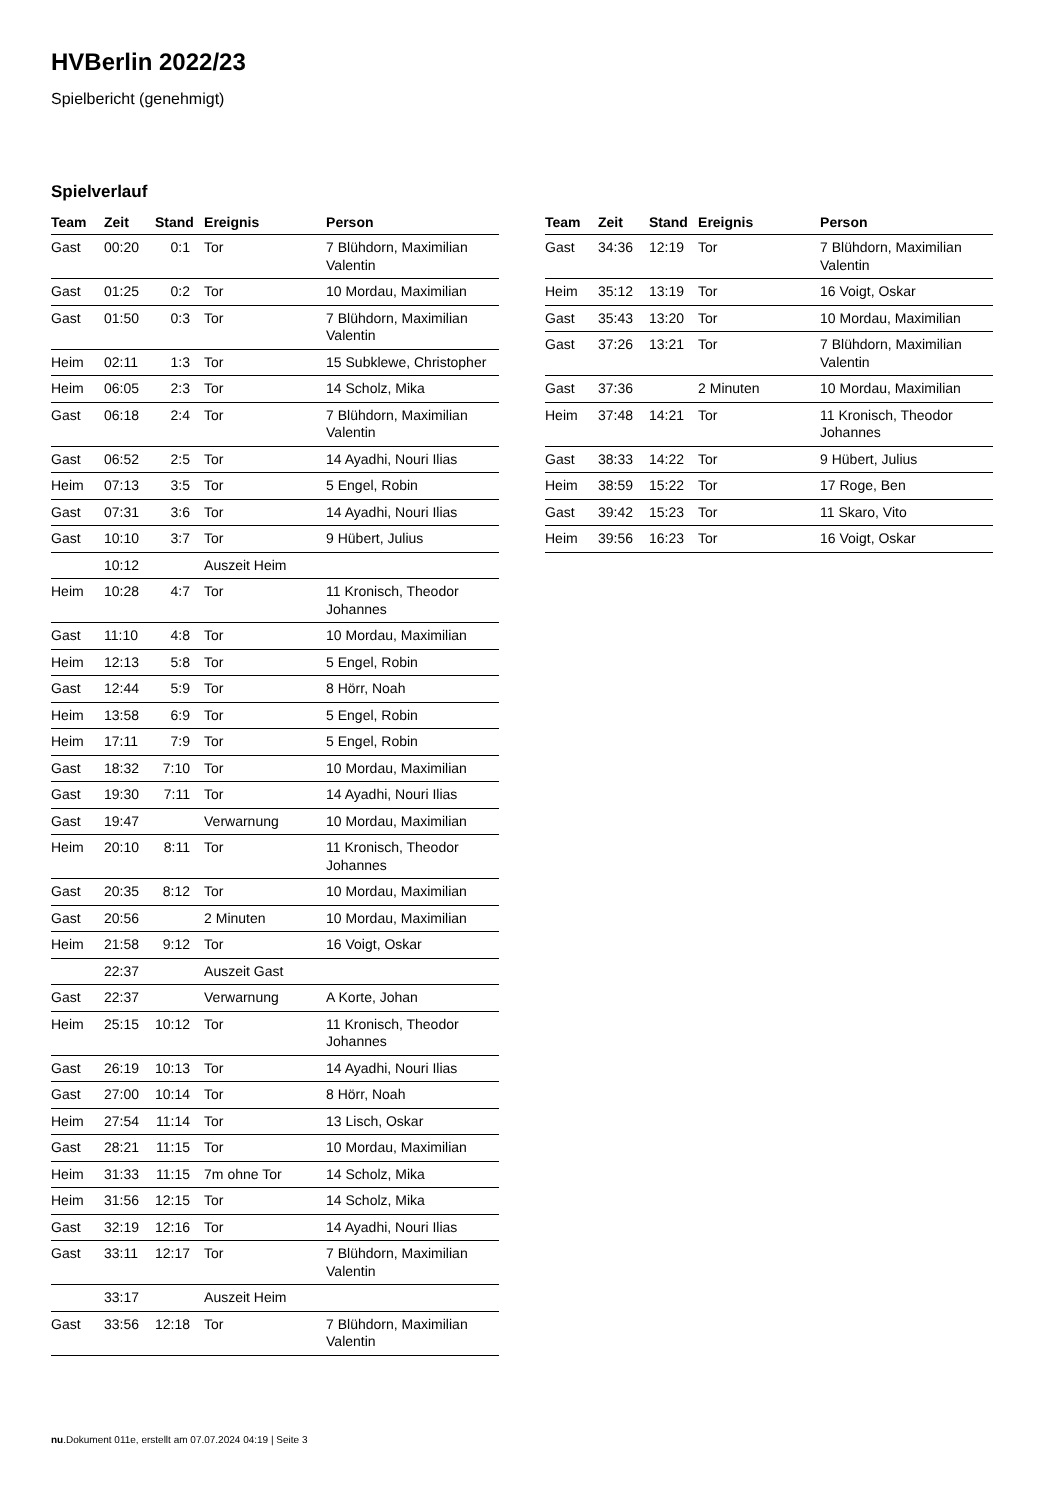HVBerlin 2022/23
Spielbericht (genehmigt)
Spielverlauf
| Team | Zeit | Stand | Ereignis | Person |
| --- | --- | --- | --- | --- |
| Gast | 00:20 | 0:1 | Tor | 7 Blühdorn, Maximilian Valentin |
| Gast | 01:25 | 0:2 | Tor | 10 Mordau, Maximilian |
| Gast | 01:50 | 0:3 | Tor | 7 Blühdorn, Maximilian Valentin |
| Heim | 02:11 | 1:3 | Tor | 15 Subklewe, Christopher |
| Heim | 06:05 | 2:3 | Tor | 14 Scholz, Mika |
| Gast | 06:18 | 2:4 | Tor | 7 Blühdorn, Maximilian Valentin |
| Gast | 06:52 | 2:5 | Tor | 14 Ayadhi, Nouri Ilias |
| Heim | 07:13 | 3:5 | Tor | 5 Engel, Robin |
| Gast | 07:31 | 3:6 | Tor | 14 Ayadhi, Nouri Ilias |
| Gast | 10:10 | 3:7 | Tor | 9 Hübert, Julius |
| | 10:12 | | Auszeit Heim | |
| Heim | 10:28 | 4:7 | Tor | 11 Kronisch, Theodor Johannes |
| Gast | 11:10 | 4:8 | Tor | 10 Mordau, Maximilian |
| Heim | 12:13 | 5:8 | Tor | 5 Engel, Robin |
| Gast | 12:44 | 5:9 | Tor | 8 Hörr, Noah |
| Heim | 13:58 | 6:9 | Tor | 5 Engel, Robin |
| Heim | 17:11 | 7:9 | Tor | 5 Engel, Robin |
| Gast | 18:32 | 7:10 | Tor | 10 Mordau, Maximilian |
| Gast | 19:30 | 7:11 | Tor | 14 Ayadhi, Nouri Ilias |
| Gast | 19:47 | | Verwarnung | 10 Mordau, Maximilian |
| Heim | 20:10 | 8:11 | Tor | 11 Kronisch, Theodor Johannes |
| Gast | 20:35 | 8:12 | Tor | 10 Mordau, Maximilian |
| Gast | 20:56 | | 2 Minuten | 10 Mordau, Maximilian |
| Heim | 21:58 | 9:12 | Tor | 16 Voigt, Oskar |
| | 22:37 | | Auszeit Gast | |
| Gast | 22:37 | | Verwarnung | A Korte, Johan |
| Heim | 25:15 | 10:12 | Tor | 11 Kronisch, Theodor Johannes |
| Gast | 26:19 | 10:13 | Tor | 14 Ayadhi, Nouri Ilias |
| Gast | 27:00 | 10:14 | Tor | 8 Hörr, Noah |
| Heim | 27:54 | 11:14 | Tor | 13 Lisch, Oskar |
| Gast | 28:21 | 11:15 | Tor | 10 Mordau, Maximilian |
| Heim | 31:33 | 11:15 | 7m ohne Tor | 14 Scholz, Mika |
| Heim | 31:56 | 12:15 | Tor | 14 Scholz, Mika |
| Gast | 32:19 | 12:16 | Tor | 14 Ayadhi, Nouri Ilias |
| Gast | 33:11 | 12:17 | Tor | 7 Blühdorn, Maximilian Valentin |
| | 33:17 | | Auszeit Heim | |
| Gast | 33:56 | 12:18 | Tor | 7 Blühdorn, Maximilian Valentin |
| Team | Zeit | Stand | Ereignis | Person |
| --- | --- | --- | --- | --- |
| Gast | 34:36 | 12:19 | Tor | 7 Blühdorn, Maximilian Valentin |
| Heim | 35:12 | 13:19 | Tor | 16 Voigt, Oskar |
| Gast | 35:43 | 13:20 | Tor | 10 Mordau, Maximilian |
| Gast | 37:26 | 13:21 | Tor | 7 Blühdorn, Maximilian Valentin |
| Gast | 37:36 | | 2 Minuten | 10 Mordau, Maximilian |
| Heim | 37:48 | 14:21 | Tor | 11 Kronisch, Theodor Johannes |
| Gast | 38:33 | 14:22 | Tor | 9 Hübert, Julius |
| Heim | 38:59 | 15:22 | Tor | 17 Roge, Ben |
| Gast | 39:42 | 15:23 | Tor | 11 Skaro, Vito |
| Heim | 39:56 | 16:23 | Tor | 16 Voigt, Oskar |
nu.Dokument 011e, erstellt am 07.07.2024 04:19 | Seite 3